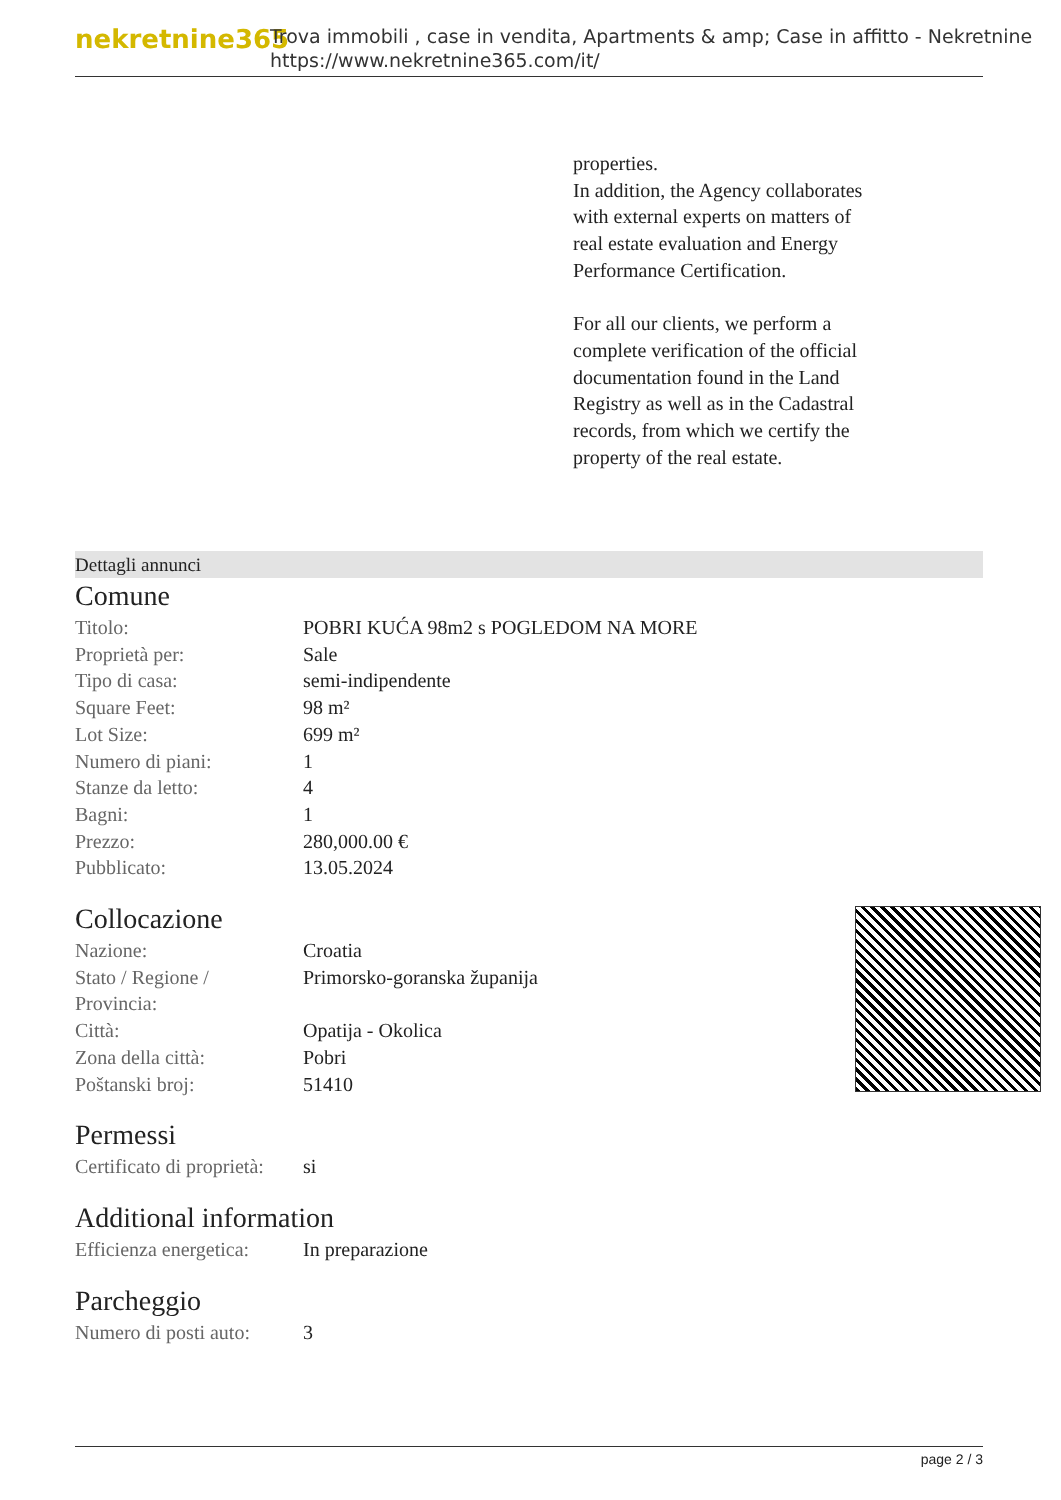nekretnine365
Trova immobili , case in vendita, Apartments & amp; Case in affitto - Nekretnine
https://www.nekretnine365.com/it/
properties.
In addition, the Agency collaborates with external experts on matters of real estate evaluation and Energy Performance Certification.
For all our clients, we perform a complete verification of the official documentation found in the Land Registry as well as in the Cadastral records, from which we certify the property of the real estate.
Dettagli annunci
Comune
| Titolo: | POBRI KUĆA 98m2 s POGLEDOM NA MORE |
| Proprietà per: | Sale |
| Tipo di casa: | semi-indipendente |
| Square Feet: | 98 m² |
| Lot Size: | 699 m² |
| Numero di piani: | 1 |
| Stanze da letto: | 4 |
| Bagni: | 1 |
| Prezzo: | 280,000.00 € |
| Pubblicato: | 13.05.2024 |
Collocazione
| Nazione: | Croatia |
| Stato / Regione / Provincia: | Primorsko-goranska županija |
| Città: | Opatija - Okolica |
| Zona della città: | Pobri |
| Poštanski broj: | 51410 |
Permessi
| Certificato di proprietà: | si |
Additional information
| Efficienza energetica: | In preparazione |
Parcheggio
| Numero di posti auto: | 3 |
page 2 / 3